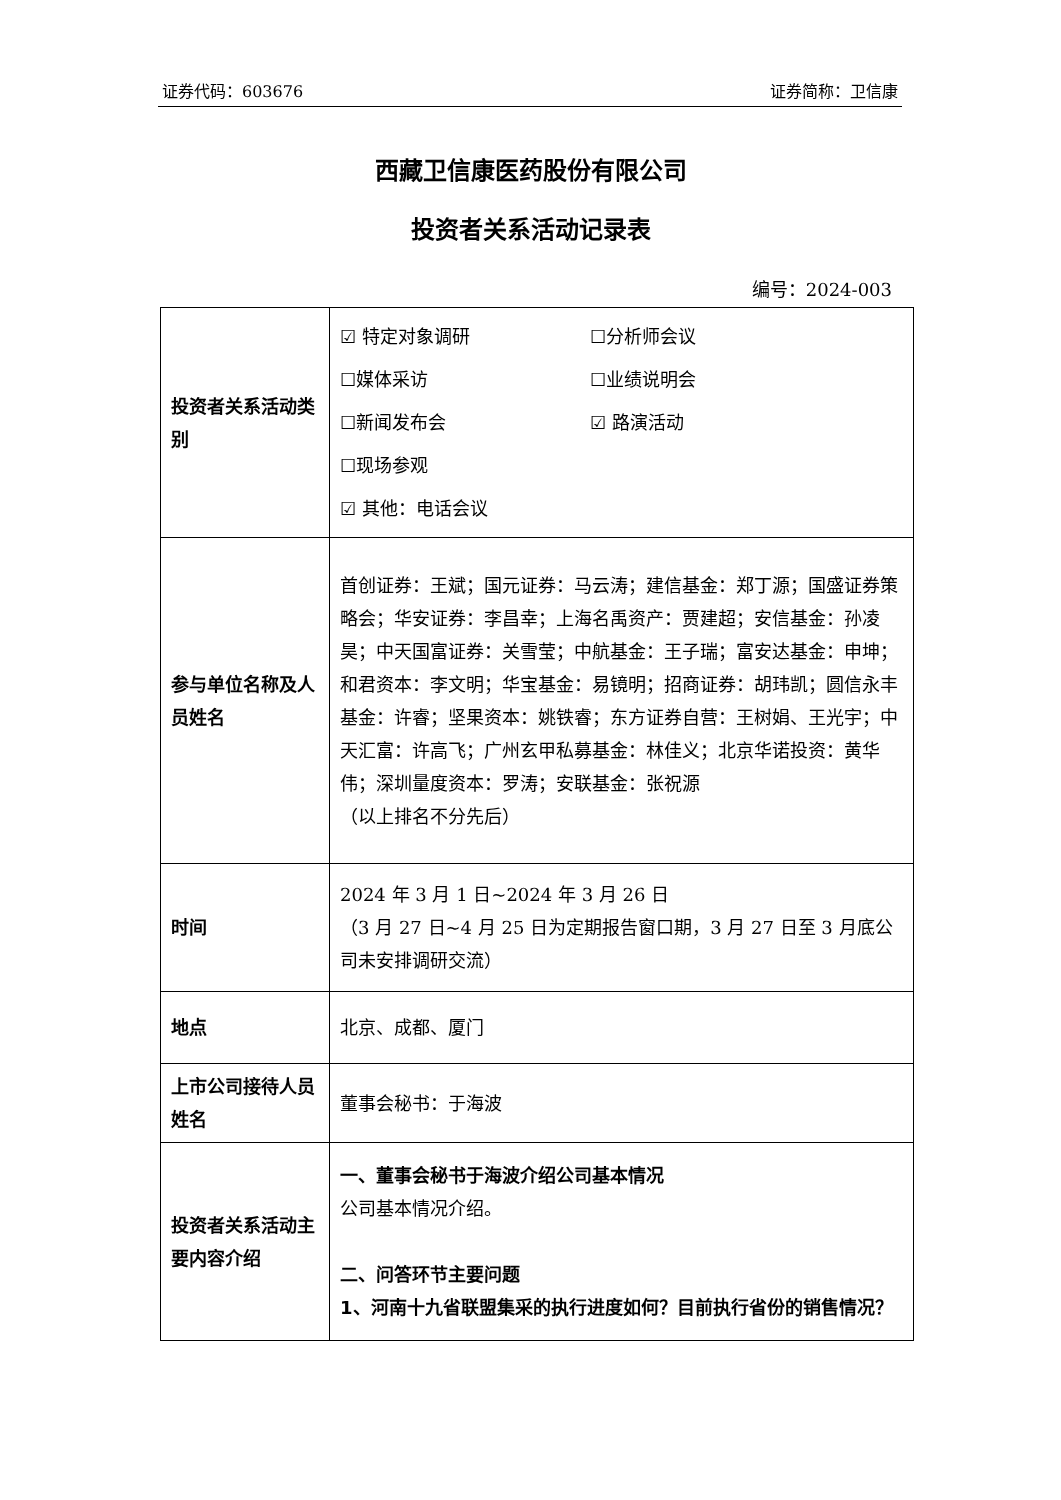证券代码：603676 证券简称：卫信康
西藏卫信康医药股份有限公司
投资者关系活动记录表
编号：2024-003
| 投资者关系活动类别 | ☑ 特定对象调研 ☐分析师会议 ☐媒体采访 ☐业绩说明会 ☐新闻发布会 ☑ 路演活动 ☐现场参观 ☑ 其他：电话会议 |
| 参与单位名称及人员姓名 | 首创证券：王斌；国元证券：马云涛；建信基金：郑丁源；国盛证券策略会；华安证券：李昌幸；上海名禹资产：贾建超；安信基金：孙凌昊；中天国富证券：关雪莹；中航基金：王子瑞；富安达基金：申坤；和君资本：李文明；华宝基金：易镜明；招商证券：胡玮凯；圆信永丰基金：许睿；坚果资本：姚铁睿；东方证券自营：王树娟、王光宇；中天汇富：许高飞；广州玄甲私募基金：林佳义；北京华诺投资：黄华伟；深圳量度资本：罗涛；安联基金：张祝源 （以上排名不分先后） |
| 时间 | 2024 年 3 月 1 日~2024 年 3 月 26 日 （3 月 27 日~4 月 25 日为定期报告窗口期，3 月 27 日至 3 月底公司未安排调研交流） |
| 地点 | 北京、成都、厦门 |
| 上市公司接待人员姓名 | 董事会秘书：于海波 |
| 投资者关系活动主要内容介绍 | 一、董事会秘书于海波介绍公司基本情况 公司基本情况介绍。 二、问答环节主要问题 1、河南十九省联盟集采的执行进度如何？目前执行省份的销售情况？ |